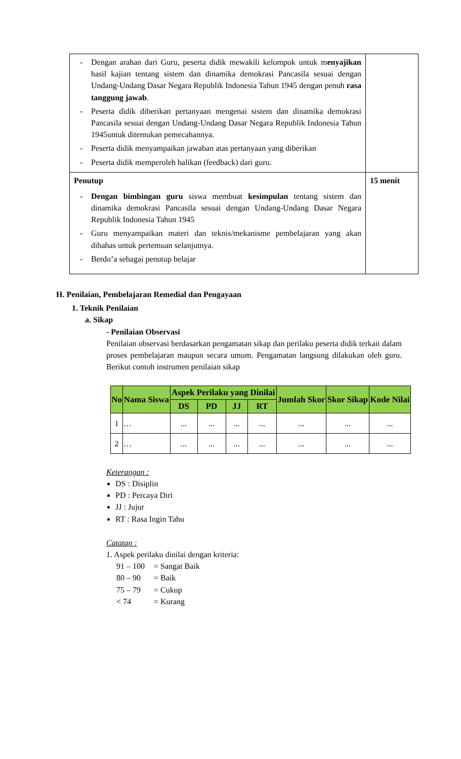| - Dengan arahan dari Guru, peserta didik mewakili kelompok untuk m enyajikan hasil kajian tentang sistem dan dinamika demokrasi Pancasila sesuai dengan Undang-Undang Dasar Negara Republik Indonesia Tahun 1945 dengan penuh rasa tanggung jawab . - Peserta didik diberikan pertanyaan mengenai sistem dan dinamika demokrasi Pancasila sesuai dengan Undang-Undang Dasar Negara Republik Indonesia Tahun 1945untuk ditemukan pemecahannya. - Peserta didik menyampaikan jawaban atas pertanyaan yang diberikan - Peserta didik memperoleh balikan (feedback) dari guru. | |
| Penutup - Dengan bimbingan guru siswa membuat kesimpulan tentang sistem dan dinamika demokrasi Pancasila sesuai dengan Undang-Undang Dasar Negara Republik Indonesia Tahun 1945 - Guru menyampaikan materi dan teknis/mekanisme pembelajaran yang akan dibahas untuk pertemuan selanjutnya. - Berdo’a sebagai penutup belajar | 15 menit |
H. Penilaian, Pembelajaran Remedial dan Pengayaan
1. Teknik Penilaian
a. Sikap
- Penilaian Observasi
Penilaian observasi berdasarkan pengamatan sikap dan perilaku peserta didik terkait dalam proses pembelajaran maupun secara umum. Pengamatan langsung dilakukan oleh guru. Berikut contoh instrumen penilaian sikap
| No | Nama Siswa | Aspek Perilaku yang Dinilai | | | | Jumlah Skor | Skor Sikap | Kode Nilai |
| --- | --- | --- | --- | --- | --- | --- | --- | --- |
| | | DS | PD | JJ | RT | | | |
| 1 | … | ... | ... | ... | ... | ... | ... | ... |
| 2 | … | ... | ... | ... | ... | ... | ... | ... |
Keterangan :
DS : Disiplin
PD : Percaya Diri
JJ : Jujur
RT : Rasa Ingin Tahu
Catatan :
1. Aspek perilaku dinilai dengan kriteria:
| 91 – 100 | = Sangat Baik |
| 80 – 90 | = Baik |
| 75 – 79 | = Cukup |
| < 74 | = Kurang |